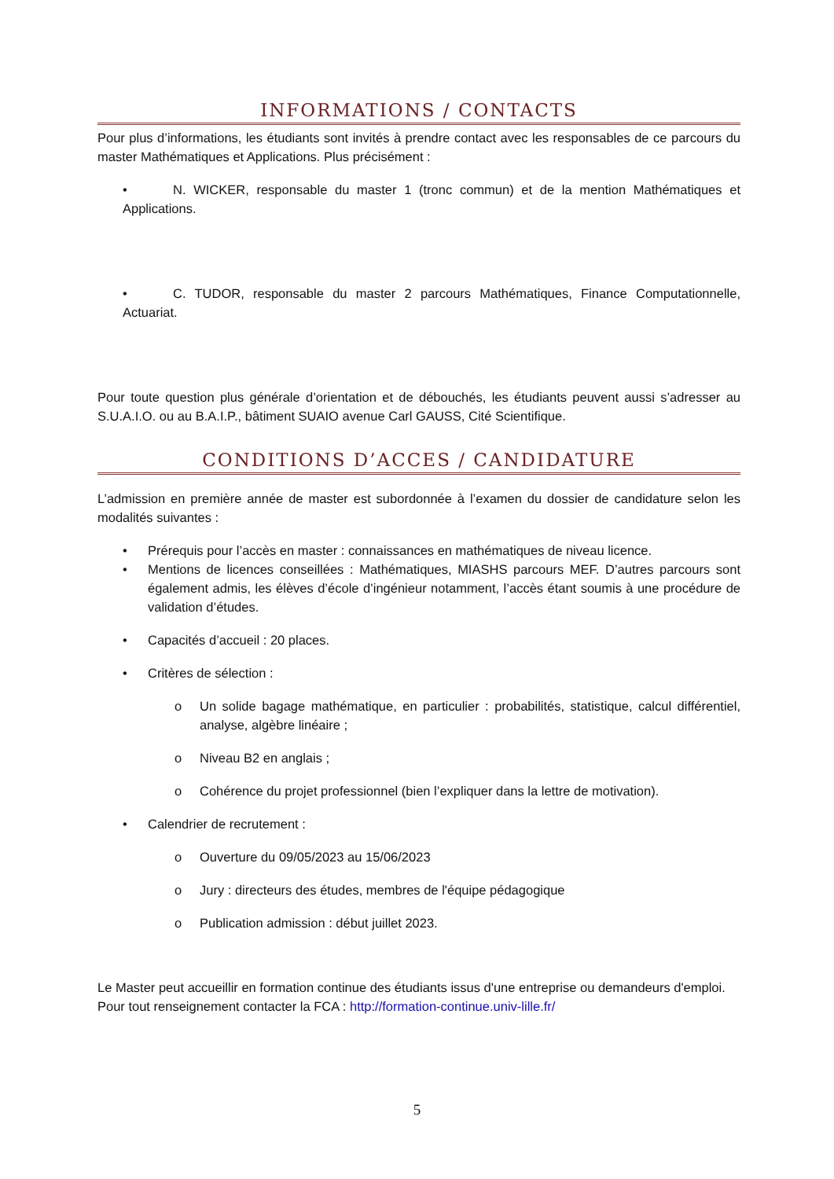INFORMATIONS / CONTACTS
Pour plus d’informations, les étudiants sont invités à prendre contact avec les responsables de ce parcours du master Mathématiques et Applications. Plus précisément :
• N. WICKER, responsable du master 1 (tronc commun) et de la mention Mathématiques et Applications.
• C. TUDOR, responsable du master 2 parcours Mathématiques, Finance Computationnelle, Actuariat.
Pour toute question plus générale d’orientation et de débouchés, les étudiants peuvent aussi s’adresser au S.U.A.I.O. ou au B.A.I.P., bâtiment SUAIO avenue Carl GAUSS, Cité Scientifique.
CONDITIONS D’ACCES / CANDIDATURE
L’admission en première année de master est subordonnée à l’examen du dossier de candidature selon les modalités suivantes :
• Prérequis pour l’accès en master : connaissances en mathématiques de niveau licence.
• Mentions de licences conseillées : Mathématiques, MIASHS parcours MEF. D’autres parcours sont également admis, les élèves d’école d’ingénieur notamment, l’accès étant soumis à une procédure de validation d’études.
• Capacités d’accueil : 20 places.
• Critères de sélection :
o Un solide bagage mathématique, en particulier : probabilités, statistique, calcul différentiel, analyse, algèbre linéaire ;
o Niveau B2 en anglais ;
o Cohérence du projet professionnel (bien l’expliquer dans la lettre de motivation).
• Calendrier de recrutement :
o Ouverture du 09/05/2023 au 15/06/2023
o Jury : directeurs des études, membres de l'équipe pédagogique
o Publication admission : début juillet 2023.
Le Master peut accueillir en formation continue des étudiants issus d'une entreprise ou demandeurs d'emploi. Pour tout renseignement contacter la FCA : http://formation-continue.univ-lille.fr/
5